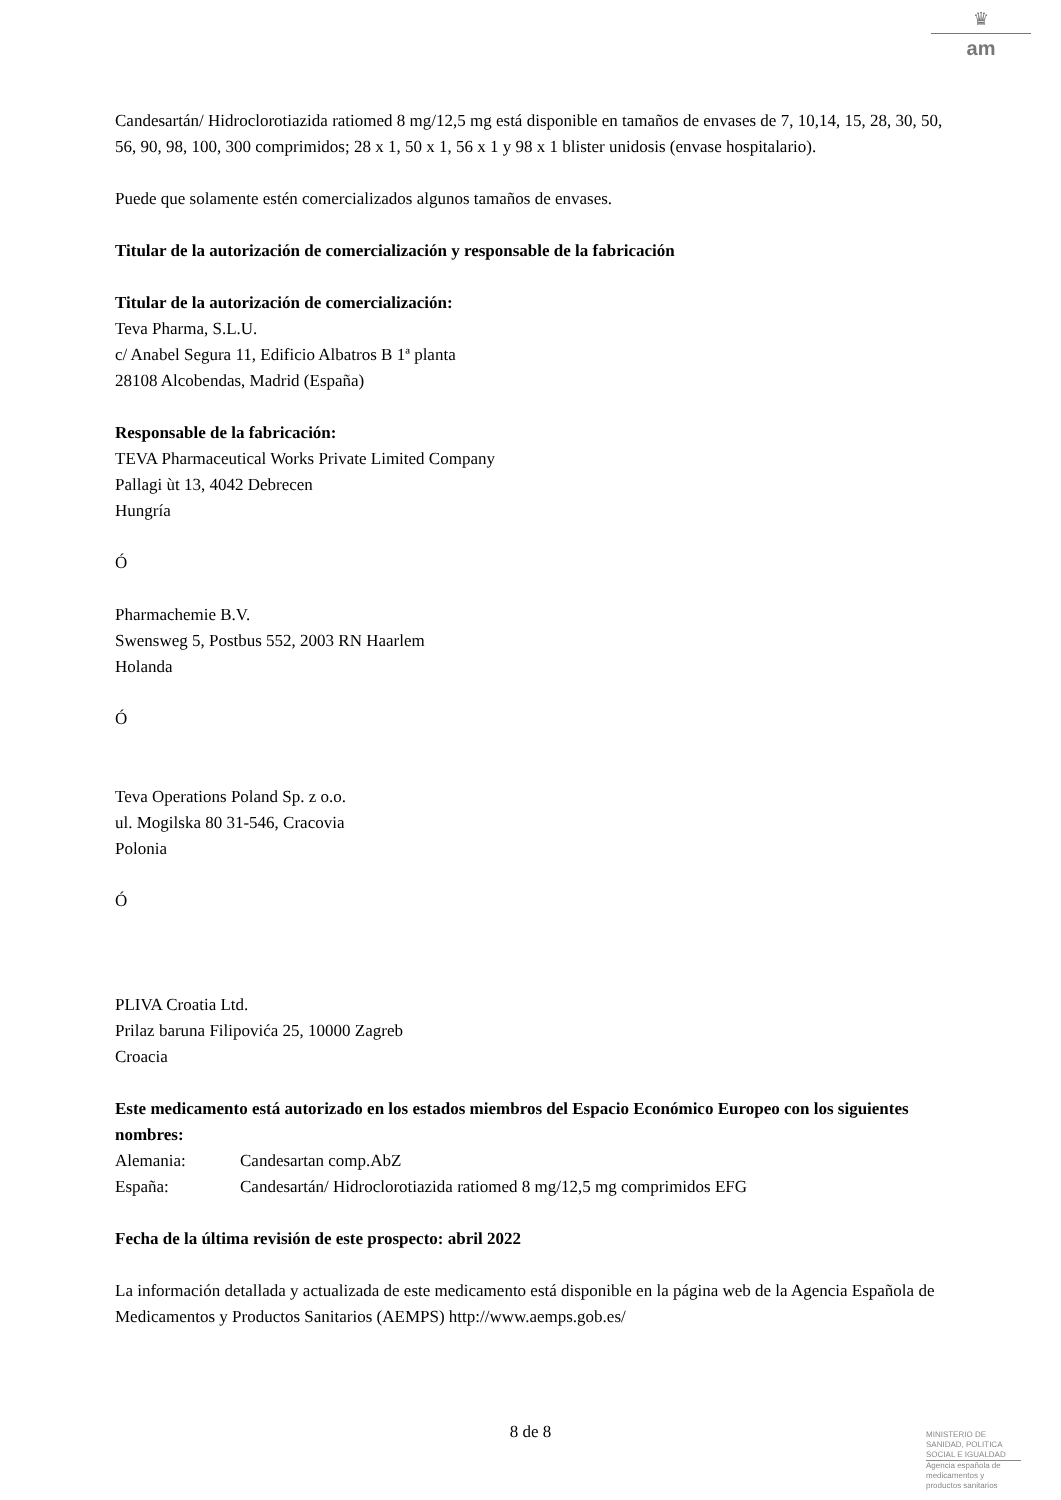♛
am
Candesartán/ Hidroclorotiazida ratiomed 8 mg/12,5 mg está disponible en tamaños de envases de 7, 10,14, 15, 28, 30, 50, 56, 90, 98, 100, 300 comprimidos; 28 x 1, 50 x 1, 56 x 1 y 98 x 1 blister unidosis (envase hospitalario).
Puede que solamente estén comercializados algunos tamaños de envases.
Titular de la autorización de comercialización y responsable de la fabricación
Titular de la autorización de comercialización:
Teva Pharma, S.L.U.
c/ Anabel Segura 11, Edificio Albatros B 1ª planta
28108 Alcobendas, Madrid (España)
Responsable de la fabricación:
TEVA Pharmaceutical Works Private Limited Company
Pallagi ùt 13, 4042 Debrecen
Hungría
Ó
Pharmachemie B.V.
Swensweg 5, Postbus 552, 2003 RN Haarlem
Holanda
Ó
Teva Operations Poland Sp. z o.o.
ul. Mogilska 80 31-546, Cracovia
Polonia
Ó
PLIVA Croatia Ltd.
Prilaz baruna Filipovića 25, 10000 Zagreb
Croacia
Este medicamento está autorizado en los estados miembros del Espacio Económico Europeo con los siguientes nombres:
| Alemania: | Candesartan comp.AbZ |
| España: | Candesartán/ Hidroclorotiazida ratiomed 8 mg/12,5 mg comprimidos EFG |
Fecha de la última revisión de este prospecto: abril 2022
La información detallada y actualizada de este medicamento está disponible en la página web de la Agencia Española de Medicamentos y Productos Sanitarios (AEMPS) http://www.aemps.gob.es/
8 de 8
MINISTERIO DE
SANIDAD, POLITICA
SOCIAL E IGUALDAD
Agencia española de
medicamentos y
productos sanitarios